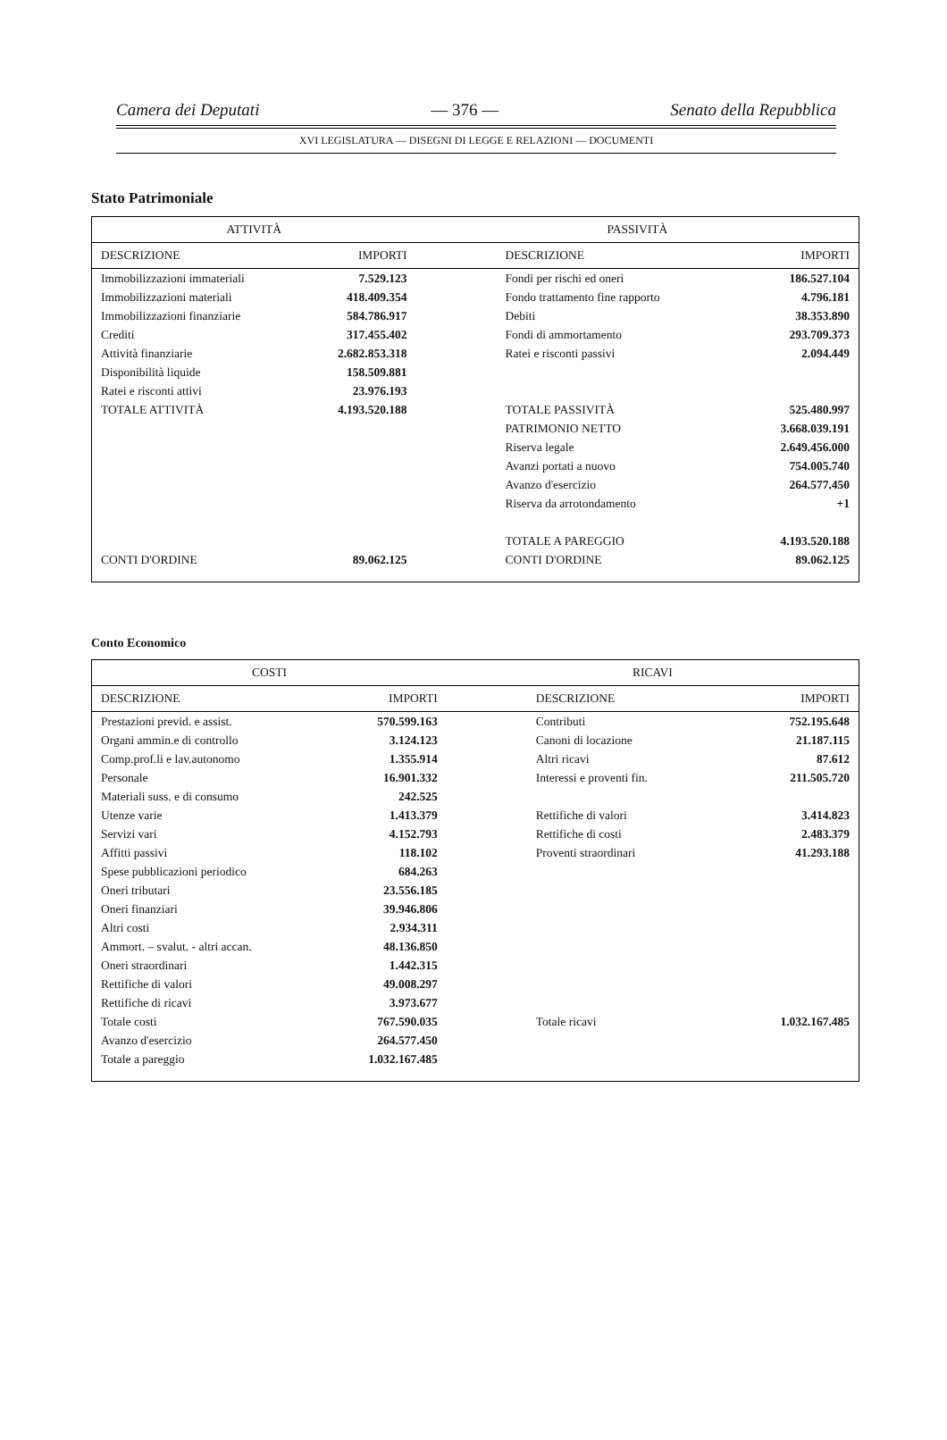Camera dei Deputati — 376 — Senato della Repubblica
XVI LEGISLATURA — DISEGNI DI LEGGE E RELAZIONI — DOCUMENTI
Stato Patrimoniale
| ATTIVITÀ | | PASSIVITÀ | |
| --- | --- | --- | --- |
| DESCRIZIONE | IMPORTI | DESCRIZIONE | IMPORTI |
| Immobilizzazioni immateriali | 7.529.123 | Fondi per rischi ed oneri | 186.527.104 |
| Immobilizzazioni materiali | 418.409.354 | Fondo trattamento fine rapporto | 4.796.181 |
| Immobilizzazioni finanziarie | 584.786.917 | Debiti | 38.353.890 |
| Crediti | 317.455.402 | Fondi di ammortamento | 293.709.373 |
| Attività finanziarie | 2.682.853.318 | Ratei e risconti passivi | 2.094.449 |
| Disponibilità liquide | 158.509.881 | | |
| Ratei e risconti attivi | 23.976.193 | | |
| TOTALE ATTIVITÀ | 4.193.520.188 | TOTALE PASSIVITÀ | 525.480.997 |
| | | PATRIMONIO NETTO | 3.668.039.191 |
| | | Riserva legale | 2.649.456.000 |
| | | Avanzi portati a nuovo | 754.005.740 |
| | | Avanzo d'esercizio | 264.577.450 |
| | | Riserva da arrotondamento | +1 |
| | | TOTALE A PAREGGIO | 4.193.520.188 |
| CONTI D'ORDINE | 89.062.125 | CONTI D'ORDINE | 89.062.125 |
Conto Economico
| COSTI | | RICAVI | |
| --- | --- | --- | --- |
| DESCRIZIONE | IMPORTI | DESCRIZIONE | IMPORTI |
| Prestazioni previd. e assist. | 570.599.163 | Contributi | 752.195.648 |
| Organi ammin.e di controllo | 3.124.123 | Canoni di locazione | 21.187.115 |
| Comp.prof.li e lav.autonomo | 1.355.914 | Altri ricavi | 87.612 |
| Personale | 16.901.332 | Interessi e proventi fin. | 211.505.720 |
| Materiali suss. e di consumo | 242.525 | | |
| Utenze varie | 1.413.379 | Rettifiche di valori | 3.414.823 |
| Servizi vari | 4.152.793 | Rettifiche di costi | 2.483.379 |
| Affitti passivi | 118.102 | Proventi straordinari | 41.293.188 |
| Spese pubblicazioni periodico | 684.263 | | |
| Oneri tributari | 23.556.185 | | |
| Oneri finanziari | 39.946.806 | | |
| Altri costi | 2.934.311 | | |
| Ammort. – svalut. - altri accan. | 48.136.850 | | |
| Oneri straordinari | 1.442.315 | | |
| Rettifiche di valori | 49.008.297 | | |
| Rettifiche di ricavi | 3.973.677 | | |
| Totale costi | 767.590.035 | Totale ricavi | 1.032.167.485 |
| Avanzo d'esercizio | 264.577.450 | | |
| Totale a pareggio | 1.032.167.485 | | |